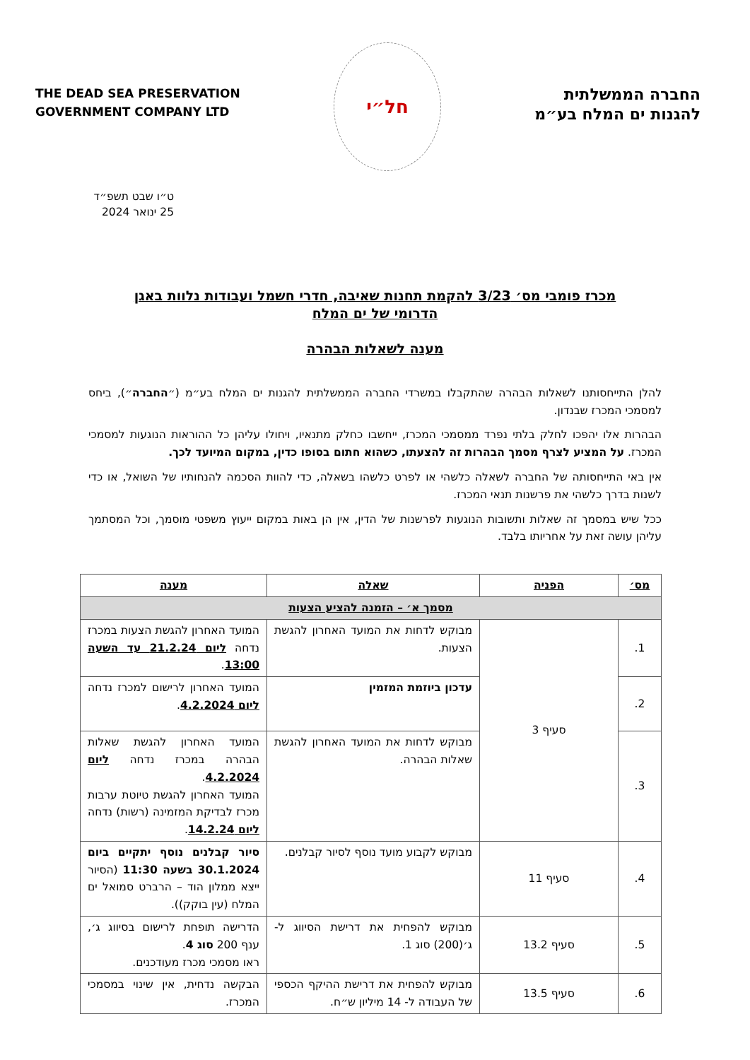החברה הממשלתית
להגנות ים המלח בע״מ
חל״י
THE DEAD SEA PRESERVATION
GOVERNMENT COMPANY LTD
ט״ו שבט תשפ״ד
25 ינואר 2024
מכרז פומבי מס׳ 3/23 להקמת תחנות שאיבה, חדרי חשמל ועבודות נלוות באגן
הדרומי של ים המלח
מענה לשאלות הבהרה
להלן התייחסותנו לשאלות הבהרה שהתקבלו במשרדי החברה הממשלתית להגנות ים המלח בע״מ (״החברה״), ביחס למסמכי המכרז שבנדון.
הבהרות אלו יהפכו לחלק בלתי נפרד ממסמכי המכרז, ייחשבו כחלק מתנאיו, ויחולו עליהן כל ההוראות הנוגעות למסמכי המכרז. על המציע לצרף מסמך הבהרות זה להצעתו, כשהוא חתום בסופו כדין, במקום המיועד לכך.
אין באי התייחסותה של החברה לשאלה כלשהי או לפרט כלשהו בשאלה, כדי להוות הסכמה להנחותיו של השואל, או כדי לשנות בדרך כלשהי את פרשנות תנאי המכרז.
ככל שיש במסמך זה שאלות ותשובות הנוגעות לפרשנות של הדין, אין הן באות במקום ייעוץ משפטי מוסמך, וכל המסתמך עליהן עושה זאת על אחריותו בלבד.
| מס׳ | הפניה | שאלה | מענה |
| --- | --- | --- | --- |
| מסמך א׳ – הזמנה להציע הצעות | | | |
| 1. | סעיף 3 | מבוקש לדחות את המועד האחרון להגשת הצעות. | המועד האחרון להגשת הצעות במכרז נדחה ליום 21.2.24 עד השעה 13:00 . |
| 2. | | עדכון ביוזמת המזמין | המועד האחרון לרישום למכרז נדחה ליום 4.2.2024 . |
| 3. | | מבוקש לדחות את המועד האחרון להגשת שאלות הבהרה. | המועד האחרון להגשת שאלות הבהרה במכרז נדחה ליום 4.2.2024 . המועד האחרון להגשת טיוטת ערבות מכרז לבדיקת המזמינה (רשות) נדחה ליום 14.2.24 . |
| 4. | סעיף 11 | מבוקש לקבוע מועד נוסף לסיור קבלנים. | סיור קבלנים נוסף יתקיים ביום 30.1.2024 בשעה 11:30 (הסיור ייצא ממלון הוד – הרברט סמואל ים המלח (עין בוקק)). |
| 5. | סעיף 13.2 | מבוקש להפחית את דרישת הסיווג ל-ג׳(200) סוג 1. | הדרישה תופחת לרישום בסיווג ג׳, ענף 200 סוג 4 . ראו מסמכי מכרז מעודכנים. |
| 6. | סעיף 13.5 | מבוקש להפחית את דרישת ההיקף הכספי של העבודה ל- 14 מיליון ש״ח. | הבקשה נדחית, אין שינוי במסמכי המכרז. |